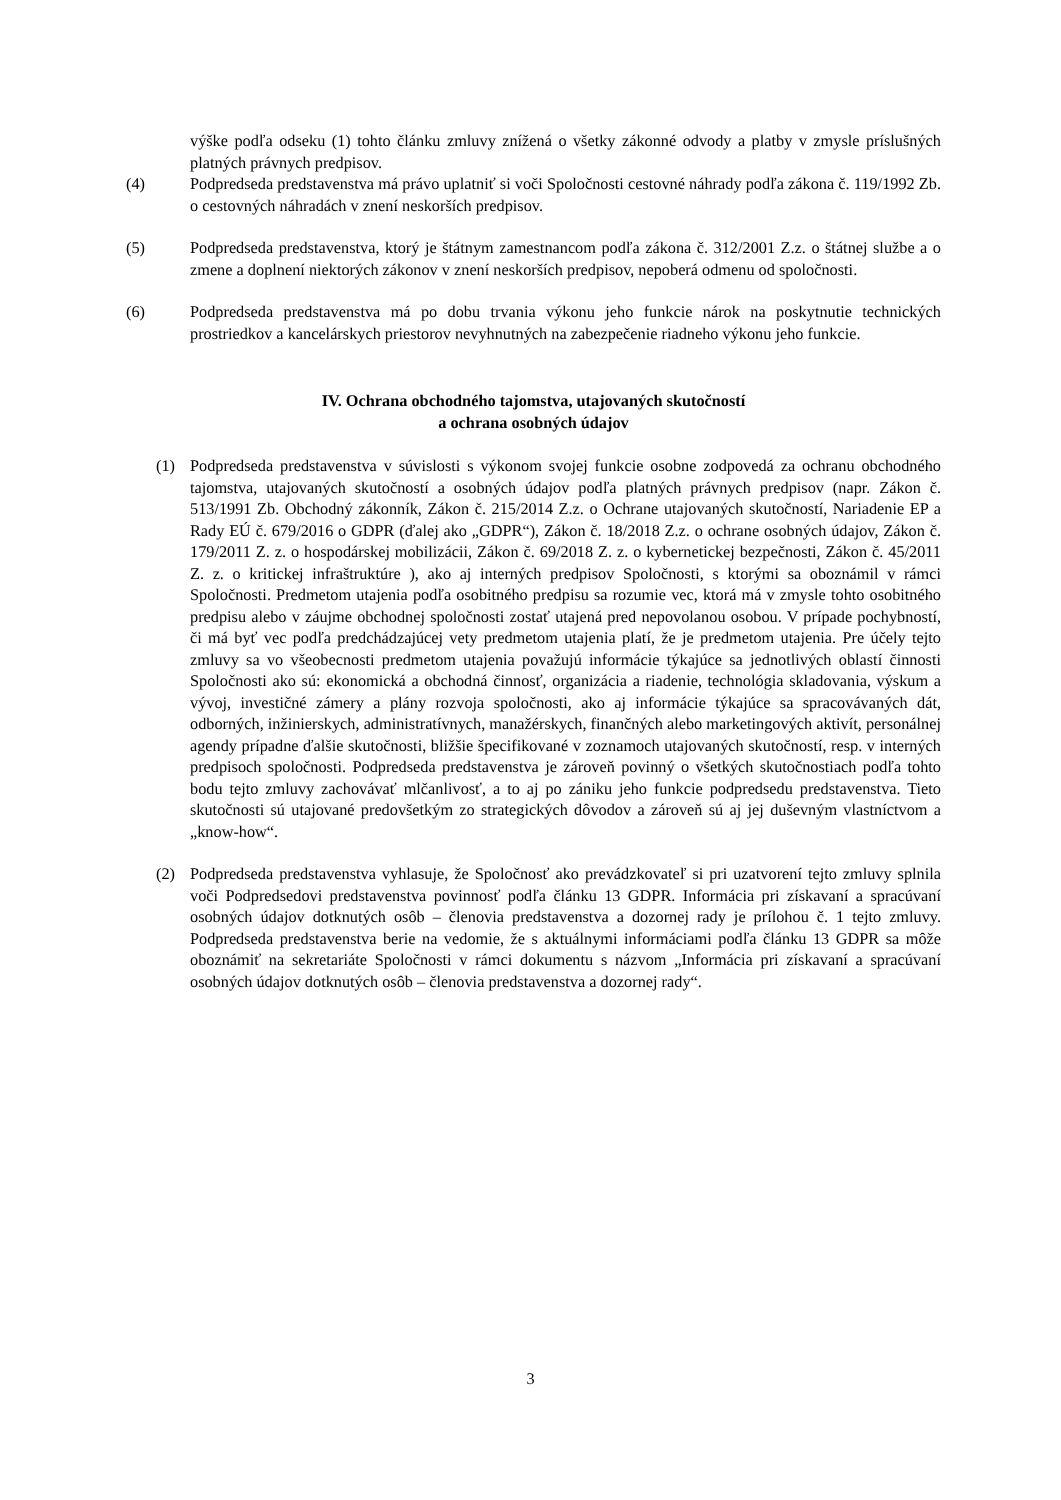výške podľa odseku (1) tohto článku zmluvy znížená o všetky zákonné odvody a platby v zmysle príslušných platných právnych predpisov.
(4) Podpredseda predstavenstva má právo uplatniť si voči Spoločnosti cestovné náhrady podľa zákona č. 119/1992 Zb. o cestovných náhradách v znení neskorších predpisov.
(5) Podpredseda predstavenstva, ktorý je štátnym zamestnancom podľa zákona č. 312/2001 Z.z. o štátnej službe a o zmene a doplnení niektorých zákonov v znení neskorších predpisov, nepoberá odmenu od spoločnosti.
(6) Podpredseda predstavenstva má po dobu trvania výkonu jeho funkcie nárok na poskytnutie technických prostriedkov a kancelárskych priestorov nevyhnutných na zabezpečenie riadneho výkonu jeho funkcie.
IV. Ochrana obchodného tajomstva, utajovaných skutočností
a ochrana osobných údajov
(1) Podpredseda predstavenstva v súvislosti s výkonom svojej funkcie osobne zodpovedá za ochranu obchodného tajomstva, utajovaných skutočností a osobných údajov podľa platných právnych predpisov (napr. Zákon č. 513/1991 Zb. Obchodný zákonník, Zákon č. 215/2014 Z.z. o Ochrane utajovaných skutočností, Nariadenie EP a Rady EÚ č. 679/2016 o GDPR (ďalej ako „GDPR“), Zákon č. 18/2018 Z.z. o ochrane osobných údajov, Zákon č. 179/2011 Z. z. o hospodárskej mobilizácii, Zákon č. 69/2018 Z. z. o kybernetickej bezpečnosti, Zákon č. 45/2011 Z. z. o kritickej infraštruktúre ), ako aj interných predpisov Spoločnosti, s ktorými sa oboznámil v rámci Spoločnosti. Predmetom utajenia podľa osobitného predpisu sa rozumie vec, ktorá má v zmysle tohto osobitného predpisu alebo v záujme obchodnej spoločnosti zostať utajená pred nepovolanou osobou. V prípade pochybností, či má byť vec podľa predchádzajúcej vety predmetom utajenia platí, že je predmetom utajenia. Pre účely tejto zmluvy sa vo všeobecnosti predmetom utajenia považujú informácie týkajúce sa jednotlivých oblastí činnosti Spoločnosti ako sú: ekonomická a obchodná činnosť, organizácia a riadenie, technológia skladovania, výskum a vývoj, investičné zámery a plány rozvoja spoločnosti, ako aj informácie týkajúce sa spracovávaných dát, odborných, inžinierskych, administratívnych, manažérskych, finančných alebo marketingových aktivít, personálnej agendy prípadne ďalšie skutočnosti, bližšie špecifikované v zoznamoch utajovaných skutočností, resp. v interných predpisoch spoločnosti. Podpredseda predstavenstva je zároveň povinný o všetkých skutočnostiach podľa tohto bodu tejto zmluvy zachovávať mlčanlivosť, a to aj po zániku jeho funkcie podpredsedu predstavenstva. Tieto skutočnosti sú utajované predovšetkým zo strategických dôvodov a zároveň sú aj jej duševným vlastníctvom a „know-how“.
(2) Podpredseda predstavenstva vyhlasuje, že Spoločnosť ako prevádzkovateľ si pri uzatvorení tejto zmluvy splnila voči Podpredsedovi predstavenstva povinnosť podľa článku 13 GDPR. Informácia pri získavaní a spracúvaní osobných údajov dotknutých osôb – členovia predstavenstva a dozornej rady je prílohou č. 1 tejto zmluvy. Podpredseda predstavenstva berie na vedomie, že s aktuálnymi informáciami podľa článku 13 GDPR sa môže oboznámiť na sekretariáte Spoločnosti v rámci dokumentu s názvom „Informácia pri získavaní a spracúvaní osobných údajov dotknutých osôb – členovia predstavenstva a dozornej rady“.
3